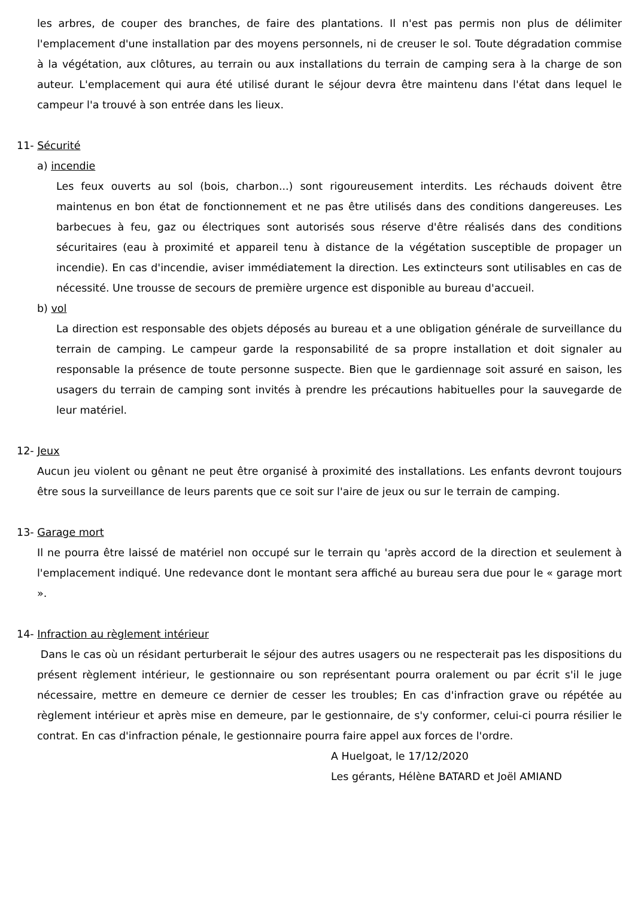les arbres, de couper des branches, de faire des plantations. Il n'est pas permis non plus de délimiter l'emplacement d'une installation par des moyens personnels, ni de creuser le sol. Toute dégradation commise à la végétation, aux clôtures, au terrain ou aux installations du terrain de camping sera à la charge de son auteur. L'emplacement qui aura été utilisé durant le séjour devra être maintenu dans l'état dans lequel le campeur l'a trouvé à son entrée dans les lieux.
11- Sécurité
a) incendie
Les feux ouverts au sol (bois, charbon...) sont rigoureusement interdits. Les réchauds doivent être maintenus en bon état de fonctionnement et ne pas être utilisés dans des conditions dangereuses. Les barbecues à feu, gaz ou électriques sont autorisés sous réserve d'être réalisés dans des conditions sécuritaires (eau à proximité et appareil tenu à distance de la végétation susceptible de propager un incendie). En cas d'incendie, aviser immédiatement la direction. Les extincteurs sont utilisables en cas de nécessité. Une trousse de secours de première urgence est disponible au bureau d'accueil.
b) vol
La direction est responsable des objets déposés au bureau et a une obligation générale de surveillance du terrain de camping. Le campeur garde la responsabilité de sa propre installation et doit signaler au responsable la présence de toute personne suspecte. Bien que le gardiennage soit assuré en saison, les usagers du terrain de camping sont invités à prendre les précautions habituelles pour la sauvegarde de leur matériel.
12- Jeux
Aucun jeu violent ou gênant ne peut être organisé à proximité des installations. Les enfants devront toujours être sous la surveillance de leurs parents que ce soit sur l'aire de jeux ou sur le terrain de camping.
13- Garage mort
Il ne pourra être laissé de matériel non occupé sur le terrain qu 'après accord de la direction et seulement à l'emplacement indiqué. Une redevance dont le montant sera affiché au bureau sera due pour le « garage mort ».
14- Infraction au règlement intérieur
Dans le cas où un résidant perturberait le séjour des autres usagers ou ne respecterait pas les dispositions du présent règlement intérieur, le gestionnaire ou son représentant pourra oralement ou par écrit s'il le juge nécessaire, mettre en demeure ce dernier de cesser les troubles; En cas d'infraction grave ou répétée au règlement intérieur et après mise en demeure, par le gestionnaire, de s'y conformer, celui-ci pourra résilier le contrat. En cas d'infraction pénale, le gestionnaire pourra faire appel aux forces de l'ordre.
A Huelgoat, le 17/12/2020
Les gérants, Hélène BATARD et Joël AMIAND